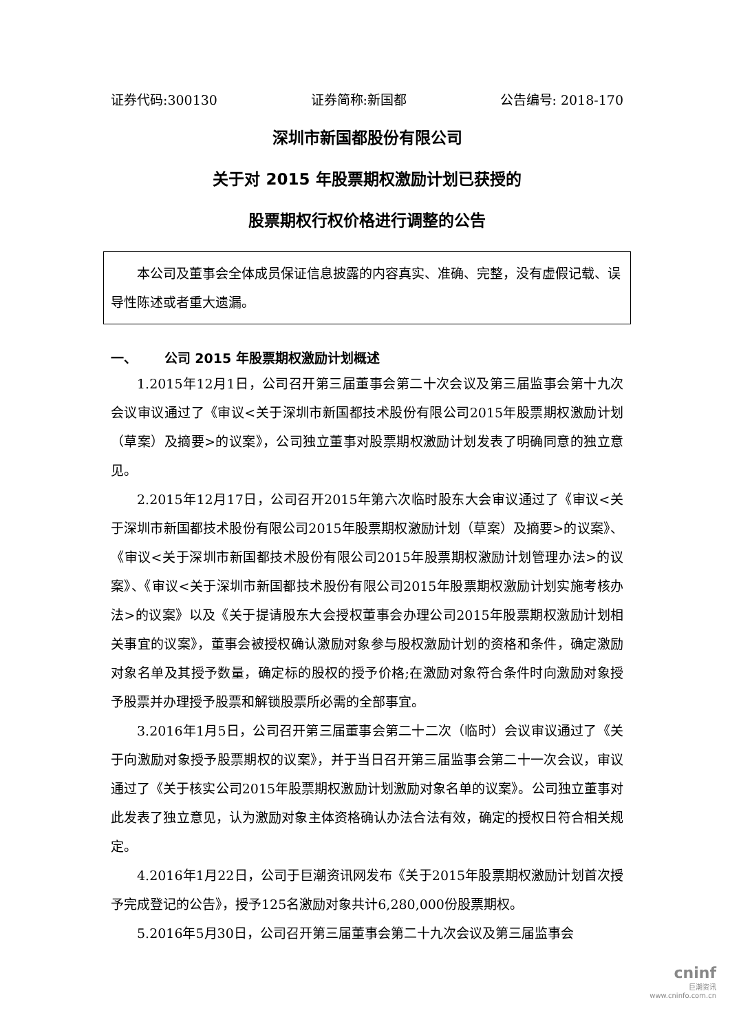证券代码:300130 证券简称:新国都 公告编号: 2018-170
深圳市新国都股份有限公司
关于对 2015 年股票期权激励计划已获授的
股票期权行权价格进行调整的公告
本公司及董事会全体成员保证信息披露的内容真实、准确、完整，没有虚假记载、误导性陈述或者重大遗漏。
一、 公司 2015 年股票期权激励计划概述
1.2015年12月1日，公司召开第三届董事会第二十次会议及第三届监事会第十九次会议审议通过了《审议<关于深圳市新国都技术股份有限公司2015年股票期权激励计划（草案）及摘要>的议案》，公司独立董事对股票期权激励计划发表了明确同意的独立意见。
2.2015年12月17日，公司召开2015年第六次临时股东大会审议通过了《审议<关于深圳市新国都技术股份有限公司2015年股票期权激励计划（草案）及摘要>的议案》、《审议<关于深圳市新国都技术股份有限公司2015年股票期权激励计划管理办法>的议案》、《审议<关于深圳市新国都技术股份有限公司2015年股票期权激励计划实施考核办法>的议案》以及《关于提请股东大会授权董事会办理公司2015年股票期权激励计划相关事宜的议案》，董事会被授权确认激励对象参与股权激励计划的资格和条件，确定激励对象名单及其授予数量，确定标的股权的授予价格;在激励对象符合条件时向激励对象授予股票并办理授予股票和解锁股票所必需的全部事宜。
3.2016年1月5日，公司召开第三届董事会第二十二次（临时）会议审议通过了《关于向激励对象授予股票期权的议案》，并于当日召开第三届监事会第二十一次会议，审议通过了《关于核实公司2015年股票期权激励计划激励对象名单的议案》。公司独立董事对此发表了独立意见，认为激励对象主体资格确认办法合法有效，确定的授权日符合相关规定。
4.2016年1月22日，公司于巨潮资讯网发布《关于2015年股票期权激励计划首次授予完成登记的公告》，授予125名激励对象共计6,280,000份股票期权。
5.2016年5月30日，公司召开第三届董事会第二十九次会议及第三届监事会
cninf
巨潮资讯
www.cninfo.com.cn